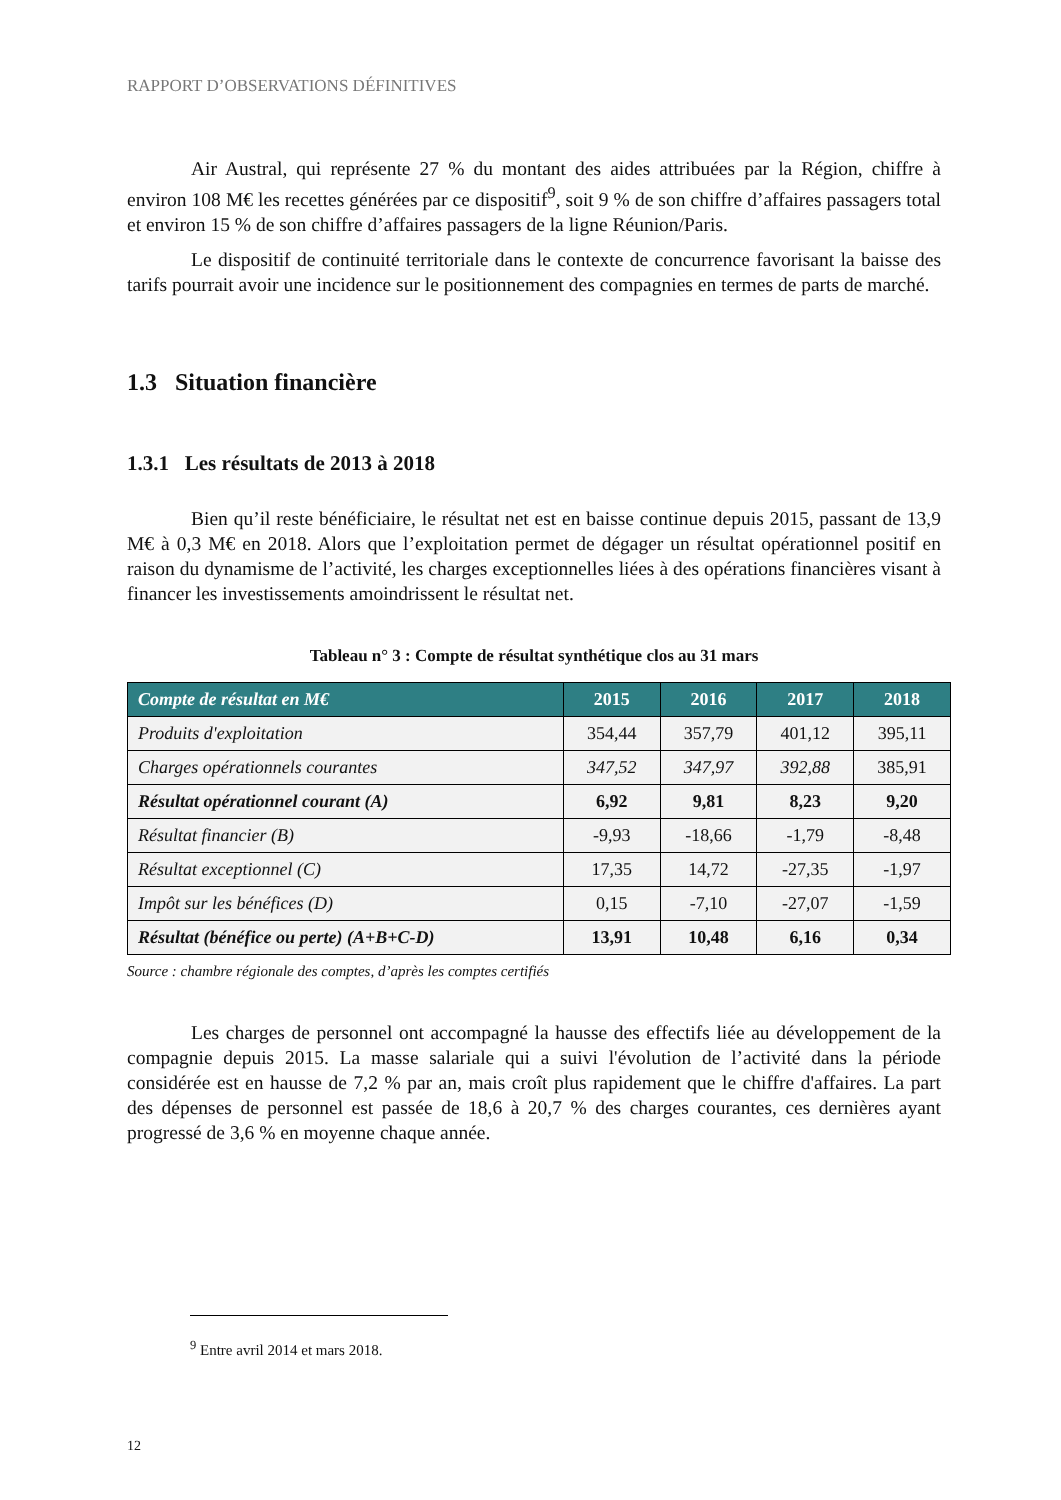RAPPORT D’OBSERVATIONS DÉFINITIVES
Air Austral, qui représente 27 % du montant des aides attribuées par la Région, chiffre à environ 108 M€ les recettes générées par ce dispositif<sup>9</sup>, soit 9 % de son chiffre d’affaires passagers total et environ 15 % de son chiffre d’affaires passagers de la ligne Réunion/Paris.
Le dispositif de continuité territoriale dans le contexte de concurrence favorisant la baisse des tarifs pourrait avoir une incidence sur le positionnement des compagnies en termes de parts de marché.
1.3 Situation financière
1.3.1 Les résultats de 2013 à 2018
Bien qu’il reste bénéficiaire, le résultat net est en baisse continue depuis 2015, passant de 13,9 M€ à 0,3 M€ en 2018. Alors que l’exploitation permet de dégager un résultat opérationnel positif en raison du dynamisme de l’activité, les charges exceptionnelles liées à des opérations financières visant à financer les investissements amoindrissent le résultat net.
Tableau n° 3 : Compte de résultat synthétique clos au 31 mars
| Compte de résultat en M€ | 2015 | 2016 | 2017 | 2018 |
| --- | --- | --- | --- | --- |
| Produits d'exploitation | 354,44 | 357,79 | 401,12 | 395,11 |
| Charges opérationnels courantes | 347,52 | 347,97 | 392,88 | 385,91 |
| Résultat opérationnel courant (A) | 6,92 | 9,81 | 8,23 | 9,20 |
| Résultat financier (B) | -9,93 | -18,66 | -1,79 | -8,48 |
| Résultat exceptionnel (C) | 17,35 | 14,72 | -27,35 | -1,97 |
| Impôt sur les bénéfices (D) | 0,15 | -7,10 | -27,07 | -1,59 |
| Résultat (bénéfice ou perte) (A+B+C-D) | 13,91 | 10,48 | 6,16 | 0,34 |
Source : chambre régionale des comptes, d’après les comptes certifiés
Les charges de personnel ont accompagné la hausse des effectifs liée au développement de la compagnie depuis 2015. La masse salariale qui a suivi l'évolution de l’activité dans la période considérée est en hausse de 7,2 % par an, mais croît plus rapidement que le chiffre d'affaires. La part des dépenses de personnel est passée de 18,6 à 20,7 % des charges courantes, ces dernières ayant progressé de 3,6 % en moyenne chaque année.
<sup>9</sup> Entre avril 2014 et mars 2018.
12